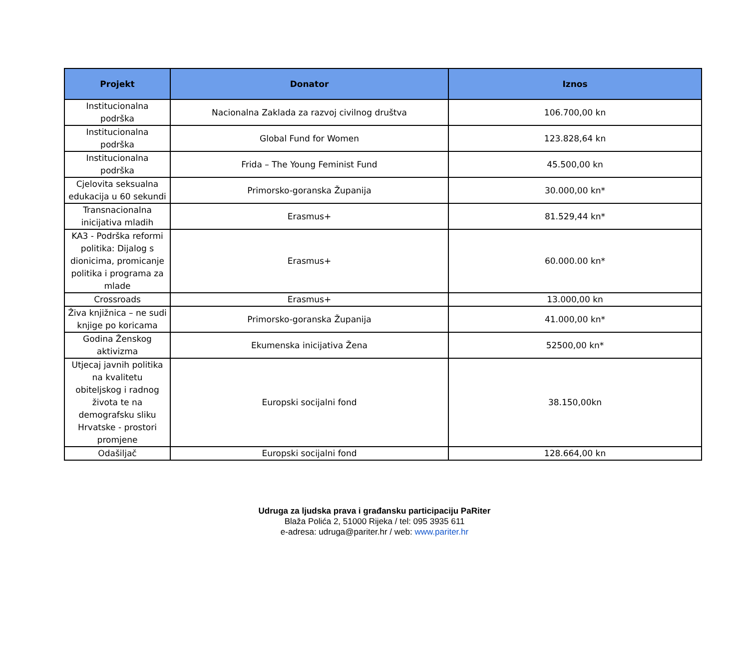| Projekt | Donator | Iznos |
| --- | --- | --- |
| Institucionalna podrška | Nacionalna Zaklada za razvoj civilnog društva | 106.700,00 kn |
| Institucionalna podrška | Global Fund for Women | 123.828,64 kn |
| Institucionalna podrška | Frida – The Young Feminist Fund | 45.500,00 kn |
| Cjelovita seksualna edukacija u 60 sekundi | Primorsko-goranska Županija | 30.000,00 kn* |
| Transnacionalna inicijativa mladih | Erasmus+ | 81.529,44 kn* |
| KA3 - Podrška reformi politika: Dijalog s dionicima, promicanje politika i programa za mlade | Erasmus+ | 60.000.00 kn* |
| Crossroads | Erasmus+ | 13.000,00 kn |
| Živa knjižnica – ne sudi knjige po koricama | Primorsko-goranska Županija | 41.000,00 kn* |
| Godina Ženskog aktivizma | Ekumenska inicijativa Žena | 52500,00 kn* |
| Utjecaj javnih politika na kvalitetu obiteljskog i radnog života te na demografsku sliku Hrvatske - prostori promjene | Europski socijalni fond | 38.150,00kn |
| Odašiljač | Europski socijalni fond | 128.664,00 kn |
Udruga za ljudska prava i građansku participaciju PaRiter
Blaža Polića 2, 51000 Rijeka / tel: 095 3935 611
e-adresa: udruga@pariter.hr / web: www.pariter.hr